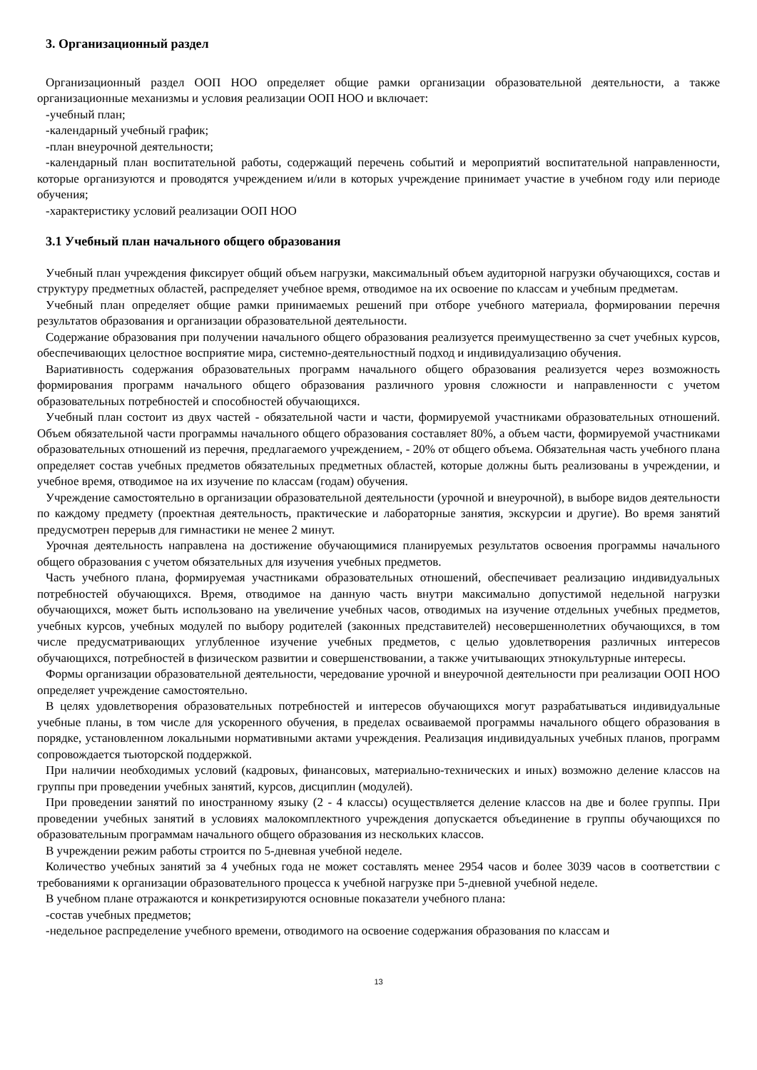3. Организационный раздел
Организационный раздел ООП НОО определяет общие рамки организации образовательной деятельности, а также организационные механизмы и условия реализации ООП НОО и включает:
-учебный план;
-календарный учебный график;
-план внеурочной деятельности;
-календарный план воспитательной работы, содержащий перечень событий и мероприятий воспитательной направленности, которые организуются и проводятся учреждением и/или в которых учреждение принимает участие в учебном году или периоде обучения;
-характеристику условий реализации ООП НОО
3.1 Учебный план начального общего образования
Учебный план учреждения фиксирует общий объем нагрузки, максимальный объем аудиторной нагрузки обучающихся, состав и структуру предметных областей, распределяет учебное время, отводимое на их освоение по классам и учебным предметам.
Учебный план определяет общие рамки принимаемых решений при отборе учебного материала, формировании перечня результатов образования и организации образовательной деятельности.
Содержание образования при получении начального общего образования реализуется преимущественно за счет учебных курсов, обеспечивающих целостное восприятие мира, системно-деятельностный подход и индивидуализацию обучения.
Вариативность содержания образовательных программ начального общего образования реализуется через возможность формирования программ начального общего образования различного уровня сложности и направленности с учетом образовательных потребностей и способностей обучающихся.
Учебный план состоит из двух частей - обязательной части и части, формируемой участниками образовательных отношений. Объем обязательной части программы начального общего образования составляет 80%, а объем части, формируемой участниками образовательных отношений из перечня, предлагаемого учреждением, - 20% от общего объема. Обязательная часть учебного плана определяет состав учебных предметов обязательных предметных областей, которые должны быть реализованы в учреждении, и учебное время, отводимое на их изучение по классам (годам) обучения.
Учреждение самостоятельно в организации образовательной деятельности (урочной и внеурочной), в выборе видов деятельности по каждому предмету (проектная деятельность, практические и лабораторные занятия, экскурсии и другие). Во время занятий предусмотрен перерыв для гимнастики не менее 2 минут.
Урочная деятельность направлена на достижение обучающимися планируемых результатов освоения программы начального общего образования с учетом обязательных для изучения учебных предметов.
Часть учебного плана, формируемая участниками образовательных отношений, обеспечивает реализацию индивидуальных потребностей обучающихся. Время, отводимое на данную часть внутри максимально допустимой недельной нагрузки обучающихся, может быть использовано на увеличение учебных часов, отводимых на изучение отдельных учебных предметов, учебных курсов, учебных модулей по выбору родителей (законных представителей) несовершеннолетних обучающихся, в том числе предусматривающих углубленное изучение учебных предметов, с целью удовлетворения различных интересов обучающихся, потребностей в физическом развитии и совершенствовании, а также учитывающих этнокультурные интересы.
Формы организации образовательной деятельности, чередование урочной и внеурочной деятельности при реализации ООП НОО определяет учреждение самостоятельно.
В целях удовлетворения образовательных потребностей и интересов обучающихся могут разрабатываться индивидуальные учебные планы, в том числе для ускоренного обучения, в пределах осваиваемой программы начального общего образования в порядке, установленном локальными нормативными актами учреждения. Реализация индивидуальных учебных планов, программ сопровождается тьюторской поддержкой.
При наличии необходимых условий (кадровых, финансовых, материально-технических и иных) возможно деление классов на группы при проведении учебных занятий, курсов, дисциплин (модулей).
При проведении занятий по иностранному языку (2 - 4 классы) осуществляется деление классов на две и более группы. При проведении учебных занятий в условиях малокомплектного учреждения допускается объединение в группы обучающихся по образовательным программам начального общего образования из нескольких классов.
В учреждении режим работы строится по 5-дневная учебной неделе.
Количество учебных занятий за 4 учебных года не может составлять менее 2954 часов и более 3039 часов в соответствии с требованиями к организации образовательного процесса к учебной нагрузке при 5-дневной учебной неделе.
В учебном плане отражаются и конкретизируются основные показатели учебного плана:
-состав учебных предметов;
-недельное распределение учебного времени, отводимого на освоение содержания образования по классам и
13